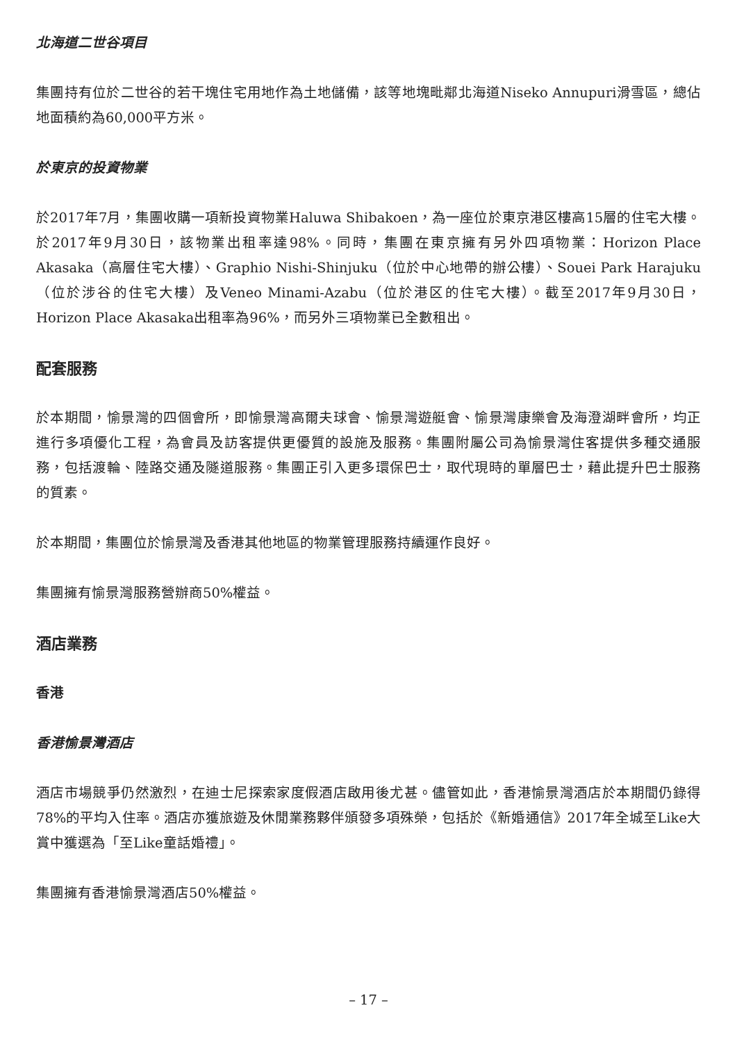北海道二世谷項目
集團持有位於二世谷的若干塊住宅用地作為土地儲備，該等地塊毗鄰北海道Niseko Annupuri滑雪區，總佔地面積約為60,000平方米。
於東京的投資物業
於2017年7月，集團收購一項新投資物業Haluwa Shibakoen，為一座位於東京港区樓高15層的住宅大樓。於2017年9月30日，該物業出租率達98%。同時，集團在東京擁有另外四項物業：Horizon Place Akasaka（高層住宅大樓）、Graphio Nishi-Shinjuku（位於中心地帶的辦公樓）、Souei Park Harajuku（位於涉谷的住宅大樓）及Veneo Minami-Azabu（位於港区的住宅大樓）。截至2017年9月30日，Horizon Place Akasaka出租率為96%，而另外三項物業已全數租出。
配套服務
於本期間，愉景灣的四個會所，即愉景灣高爾夫球會、愉景灣遊艇會、愉景灣康樂會及海澄湖畔會所，均正進行多項優化工程，為會員及訪客提供更優質的設施及服務。集團附屬公司為愉景灣住客提供多種交通服務，包括渡輪、陸路交通及隧道服務。集團正引入更多環保巴士，取代現時的單層巴士，藉此提升巴士服務的質素。
於本期間，集團位於愉景灣及香港其他地區的物業管理服務持續運作良好。
集團擁有愉景灣服務營辦商50%權益。
酒店業務
香港
香港愉景灣酒店
酒店市場競爭仍然激烈，在迪士尼探索家度假酒店啟用後尤甚。儘管如此，香港愉景灣酒店於本期間仍錄得78%的平均入住率。酒店亦獲旅遊及休閒業務夥伴頒發多項殊榮，包括於《新婚通信》2017年全城至Like大賞中獲選為「至Like童話婚禮」。
集團擁有香港愉景灣酒店50%權益。
– 17 –